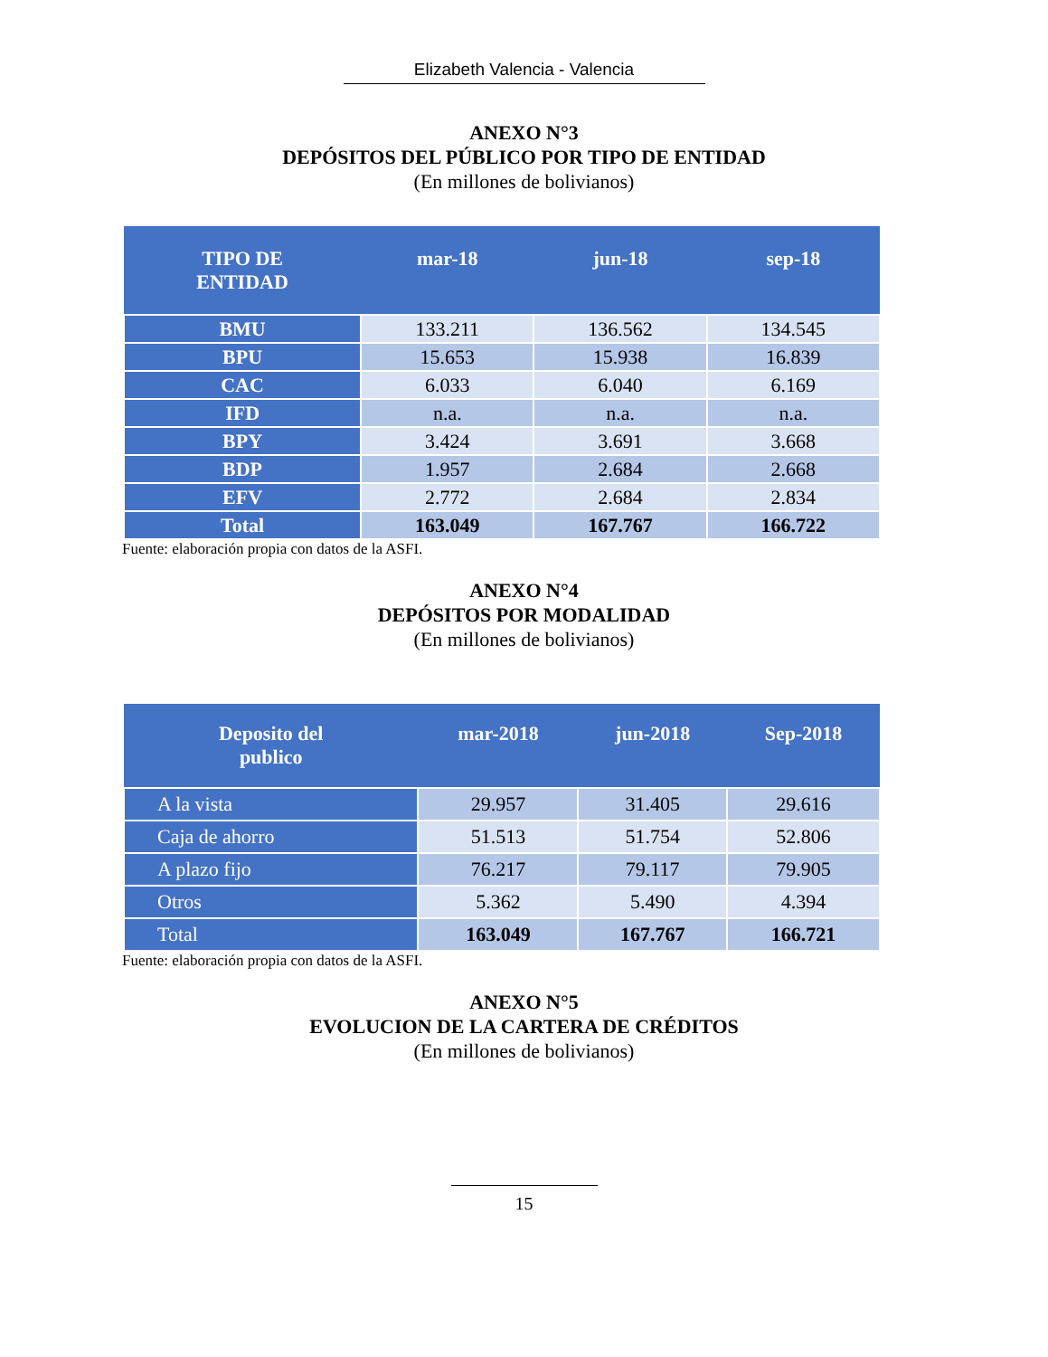Elizabeth Valencia - Valencia
ANEXO N°3
DEPÓSITOS DEL PÚBLICO POR TIPO DE ENTIDAD
(En millones de bolivianos)
| TIPO DE ENTIDAD | mar-18 | jun-18 | sep-18 |
| --- | --- | --- | --- |
| BMU | 133.211 | 136.562 | 134.545 |
| BPU | 15.653 | 15.938 | 16.839 |
| CAC | 6.033 | 6.040 | 6.169 |
| IFD | n.a. | n.a. | n.a. |
| BPY | 3.424 | 3.691 | 3.668 |
| BDP | 1.957 | 2.684 | 2.668 |
| EFV | 2.772 | 2.684 | 2.834 |
| Total | 163.049 | 167.767 | 166.722 |
Fuente: elaboración propia con datos de la ASFI.
ANEXO N°4
DEPÓSITOS POR MODALIDAD
(En millones de bolivianos)
| Deposito del publico | mar-2018 | jun-2018 | Sep-2018 |
| --- | --- | --- | --- |
| A la vista | 29.957 | 31.405 | 29.616 |
| Caja de ahorro | 51.513 | 51.754 | 52.806 |
| A plazo fijo | 76.217 | 79.117 | 79.905 |
| Otros | 5.362 | 5.490 | 4.394 |
| Total | 163.049 | 167.767 | 166.721 |
Fuente: elaboración propia con datos de la ASFI.
ANEXO N°5
EVOLUCION DE LA CARTERA DE CRÉDITOS
(En millones de bolivianos)
15